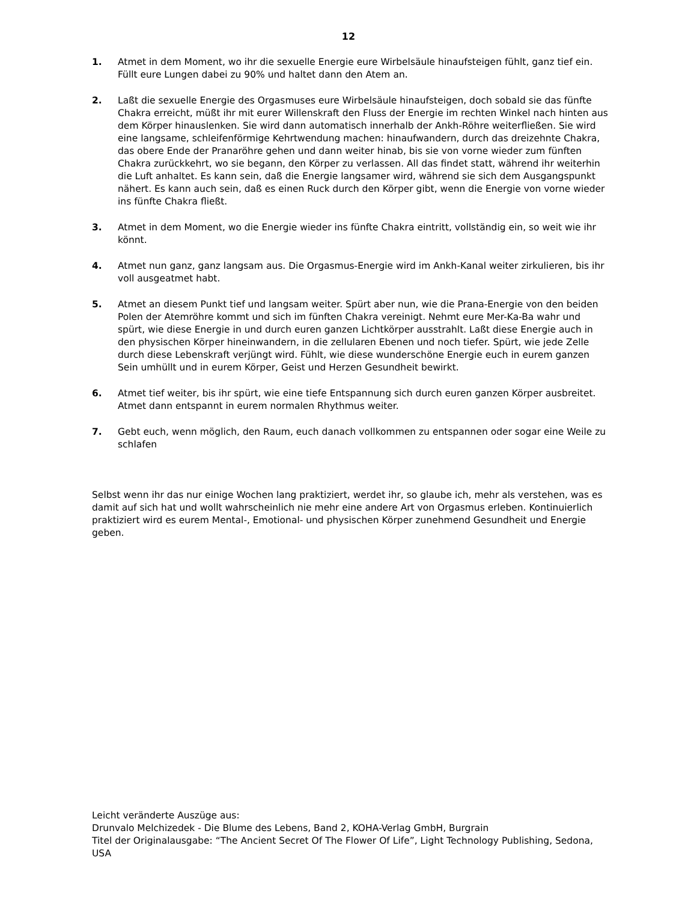12
1. Atmet in dem Moment, wo ihr die sexuelle Energie eure Wirbelsäule hinaufsteigen fühlt, ganz tief ein. Füllt eure Lungen dabei zu 90% und haltet dann den Atem an.
2. Laßt die sexuelle Energie des Orgasmuses eure Wirbelsäule hinaufsteigen, doch sobald sie das fünfte Chakra erreicht, müßt ihr mit eurer Willenskraft den Fluss der Energie im rechten Winkel nach hinten aus dem Körper hinauslenken. Sie wird dann automatisch innerhalb der Ankh-Röhre weiterfließen. Sie wird eine langsame, schleifenförmige Kehrtwendung machen: hinaufwandern, durch das dreizehnte Chakra, das obere Ende der Pranaröhre gehen und dann weiter hinab, bis sie von vorne wieder zum fünften Chakra zurückkehrt, wo sie begann, den Körper zu verlassen. All das findet statt, während ihr weiterhin die Luft anhaltet. Es kann sein, daß die Energie langsamer wird, während sie sich dem Ausgangspunkt nähert. Es kann auch sein, daß es einen Ruck durch den Körper gibt, wenn die Energie von vorne wieder ins fünfte Chakra fließt.
3. Atmet in dem Moment, wo die Energie wieder ins fünfte Chakra eintritt, vollständig ein, so weit wie ihr könnt.
4. Atmet nun ganz, ganz langsam aus. Die Orgasmus-Energie wird im Ankh-Kanal weiter zirkulieren, bis ihr voll ausgeatmet habt.
5. Atmet an diesem Punkt tief und langsam weiter. Spürt aber nun, wie die Prana-Energie von den beiden Polen der Atemröhre kommt und sich im fünften Chakra vereinigt. Nehmt eure Mer-Ka-Ba wahr und spürt, wie diese Energie in und durch euren ganzen Lichtkörper ausstrahlt. Laßt diese Energie auch in den physischen Körper hineinwandern, in die zellularen Ebenen und noch tiefer. Spürt, wie jede Zelle durch diese Lebenskraft verjüngt wird. Fühlt, wie diese wunderschöne Energie euch in eurem ganzen Sein umhüllt und in eurem Körper, Geist und Herzen Gesundheit bewirkt.
6. Atmet tief weiter, bis ihr spürt, wie eine tiefe Entspannung sich durch euren ganzen Körper ausbreitet. Atmet dann entspannt in eurem normalen Rhythmus weiter.
7. Gebt euch, wenn möglich, den Raum, euch danach vollkommen zu entspannen oder sogar eine Weile zu schlafen
Selbst wenn ihr das nur einige Wochen lang praktiziert, werdet ihr, so glaube ich, mehr als verstehen, was es damit auf sich hat und wollt wahrscheinlich nie mehr eine andere Art von Orgasmus erleben. Kontinuierlich praktiziert wird es eurem Mental-, Emotional- und physischen Körper zunehmend Gesundheit und Energie geben.
Leicht veränderte Auszüge aus:
Drunvalo Melchizedek - Die Blume des Lebens, Band 2, KOHA-Verlag GmbH, Burgrain
Titel der Originalausgabe: “The Ancient Secret Of The Flower Of Life”, Light Technology Publishing, Sedona, USA